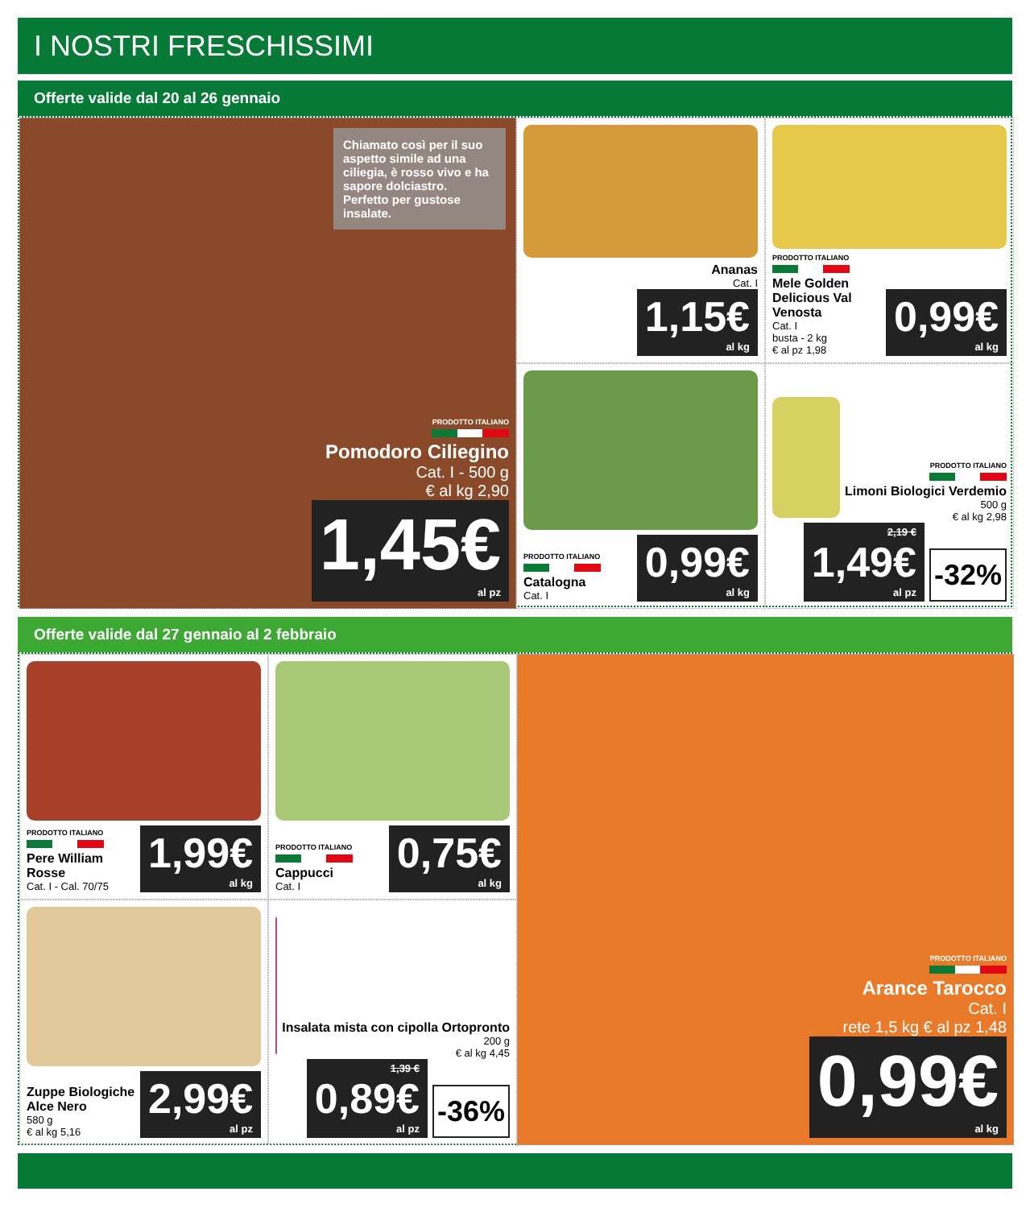I NOSTRI FRESCHISSIMI
Offerte valide dal 20 al 26 gennaio
Chiamato così per il suo aspetto simile ad una ciliegia, è rosso vivo e ha sapore dolciastro. Perfetto per gustose insalate.
PRODOTTO ITALIANO
Pomodoro Ciliegino
Cat. I - 500 g
€ al kg 2,90
1,45€
al pz
Ananas
Cat. I
1,15€
al kg
PRODOTTO ITALIANO
Mele Golden Delicious Val Venosta
Cat. I
busta - 2 kg
€ al pz 1,98
0,99€
al kg
PRODOTTO ITALIANO
Catalogna
Cat. I
0,99€
al kg
PRODOTTO ITALIANO
Limoni Biologici Verdemio
500 g
€ al kg 2,98
2,19 €
1,49€
al pz
-32%
Offerte valide dal 27 gennaio al 2 febbraio
PRODOTTO ITALIANO
Pere William Rosse
Cat. I - Cal. 70/75
1,99€
al kg
PRODOTTO ITALIANO
Cappucci
Cat. I
0,75€
al kg
PRODOTTO ITALIANO
Arance Tarocco
Cat. I
rete 1,5 kg € al pz 1,48
0,99€
al kg
Zuppe Biologiche Alce Nero
580 g
€ al kg 5,16
2,99€
al pz
Insalata mista con cipolla Ortopronto
200 g
€ al kg 4,45
1,39 €
0,89€
al pz
-36%